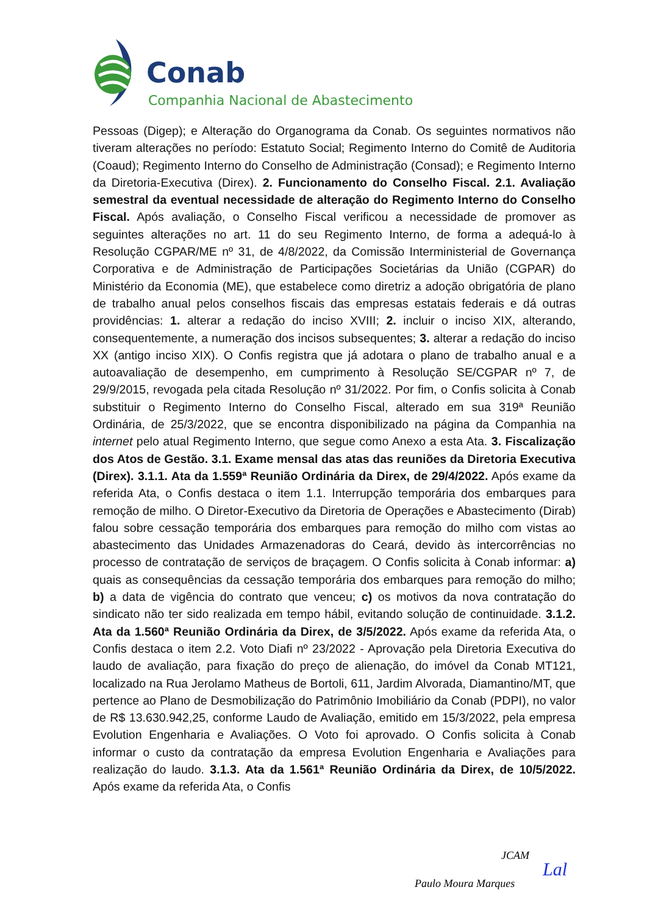Conab
Companhia Nacional de Abastecimento
Pessoas (Digep); e Alteração do Organograma da Conab. Os seguintes normativos não tiveram alterações no período: Estatuto Social; Regimento Interno do Comitê de Auditoria (Coaud); Regimento Interno do Conselho de Administração (Consad); e Regimento Interno da Diretoria-Executiva (Direx). 2. Funcionamento do Conselho Fiscal. 2.1. Avaliação semestral da eventual necessidade de alteração do Regimento Interno do Conselho Fiscal. Após avaliação, o Conselho Fiscal verificou a necessidade de promover as seguintes alterações no art. 11 do seu Regimento Interno, de forma a adequá-lo à Resolução CGPAR/ME nº 31, de 4/8/2022, da Comissão Interministerial de Governança Corporativa e de Administração de Participações Societárias da União (CGPAR) do Ministério da Economia (ME), que estabelece como diretriz a adoção obrigatória de plano de trabalho anual pelos conselhos fiscais das empresas estatais federais e dá outras providências: 1. alterar a redação do inciso XVIII; 2. incluir o inciso XIX, alterando, consequentemente, a numeração dos incisos subsequentes; 3. alterar a redação do inciso XX (antigo inciso XIX). O Confis registra que já adotara o plano de trabalho anual e a autoavaliação de desempenho, em cumprimento à Resolução SE/CGPAR nº 7, de 29/9/2015, revogada pela citada Resolução nº 31/2022. Por fim, o Confis solicita à Conab substituir o Regimento Interno do Conselho Fiscal, alterado em sua 319ª Reunião Ordinária, de 25/3/2022, que se encontra disponibilizado na página da Companhia na internet pelo atual Regimento Interno, que segue como Anexo a esta Ata. 3. Fiscalização dos Atos de Gestão. 3.1. Exame mensal das atas das reuniões da Diretoria Executiva (Direx). 3.1.1. Ata da 1.559ª Reunião Ordinária da Direx, de 29/4/2022. Após exame da referida Ata, o Confis destaca o item 1.1. Interrupção temporária dos embarques para remoção de milho. O Diretor-Executivo da Diretoria de Operações e Abastecimento (Dirab) falou sobre cessação temporária dos embarques para remoção do milho com vistas ao abastecimento das Unidades Armazenadoras do Ceará, devido às intercorrências no processo de contratação de serviços de braçagem. O Confis solicita à Conab informar: a) quais as consequências da cessação temporária dos embarques para remoção do milho; b) a data de vigência do contrato que venceu; c) os motivos da nova contratação do sindicato não ter sido realizada em tempo hábil, evitando solução de continuidade. 3.1.2. Ata da 1.560ª Reunião Ordinária da Direx, de 3/5/2022. Após exame da referida Ata, o Confis destaca o item 2.2. Voto Diafi nº 23/2022 - Aprovação pela Diretoria Executiva do laudo de avaliação, para fixação do preço de alienação, do imóvel da Conab MT121, localizado na Rua Jerolamo Matheus de Bortoli, 611, Jardim Alvorada, Diamantino/MT, que pertence ao Plano de Desmobilização do Patrimônio Imobiliário da Conab (PDPI), no valor de R$ 13.630.942,25, conforme Laudo de Avaliação, emitido em 15/3/2022, pela empresa Evolution Engenharia e Avaliações. O Voto foi aprovado. O Confis solicita à Conab informar o custo da contratação da empresa Evolution Engenharia e Avaliações para realização do laudo. 3.1.3. Ata da 1.561ª Reunião Ordinária da Direx, de 10/5/2022. Após exame da referida Ata, o Confis
JCAM
Lal
Paulo Moura Marques